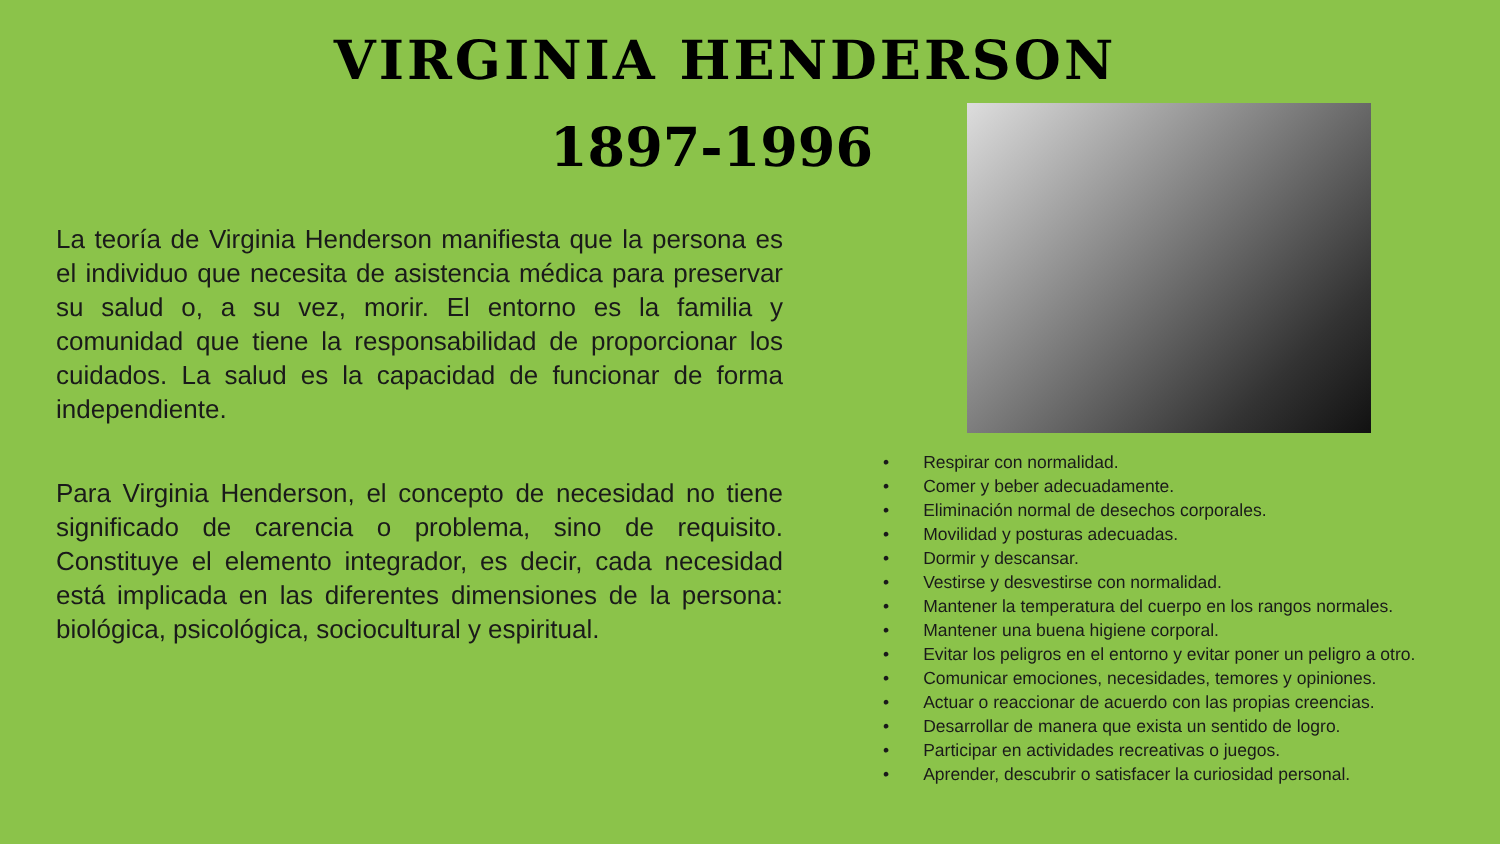VIRGINIA HENDERSON
1897-1996
La teoría de Virginia Henderson manifiesta que la persona es el individuo que necesita de asistencia médica para preservar su salud o, a su vez, morir. El entorno es la familia y comunidad que tiene la responsabilidad de proporcionar los cuidados. La salud es la capacidad de funcionar de forma independiente.
Para Virginia Henderson, el concepto de necesidad no tiene significado de carencia o problema, sino de requisito. Constituye el elemento integrador, es decir, cada necesidad está implicada en las diferentes dimensiones de la persona: biológica, psicológica, sociocultural y espiritual.
• Respirar con normalidad.
• Comer y beber adecuadamente.
• Eliminación normal de desechos corporales.
• Movilidad y posturas adecuadas.
• Dormir y descansar.
• Vestirse y desvestirse con normalidad.
• Mantener la temperatura del cuerpo en los rangos normales.
• Mantener una buena higiene corporal.
• Evitar los peligros en el entorno y evitar poner un peligro a otro.
• Comunicar emociones, necesidades, temores y opiniones.
• Actuar o reaccionar de acuerdo con las propias creencias.
• Desarrollar de manera que exista un sentido de logro.
• Participar en actividades recreativas o juegos.
• Aprender, descubrir o satisfacer la curiosidad personal.